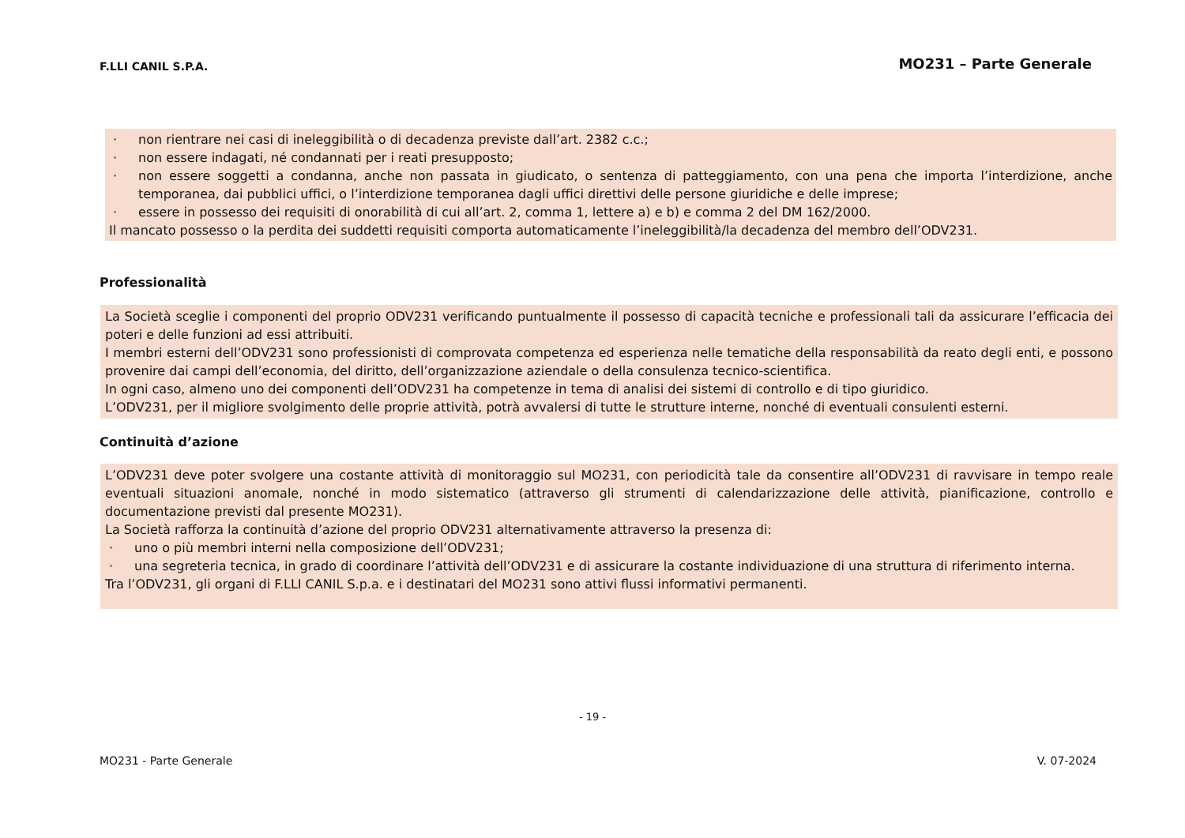F.LLI CANIL S.P.A. MO231 – Parte Generale
· non rientrare nei casi di ineleggibilità o di decadenza previste dall’art. 2382 c.c.;
· non essere indagati, né condannati per i reati presupposto;
· non essere soggetti a condanna, anche non passata in giudicato, o sentenza di patteggiamento, con una pena che importa l’interdizione, anche temporanea, dai pubblici uffici, o l’interdizione temporanea dagli uffici direttivi delle persone giuridiche e delle imprese;
· essere in possesso dei requisiti di onorabilità di cui all’art. 2, comma 1, lettere a) e b) e comma 2 del DM 162/2000.
Il mancato possesso o la perdita dei suddetti requisiti comporta automaticamente l’ineleggibilità/la decadenza del membro dell’ODV231.
Professionalità
La Società sceglie i componenti del proprio ODV231 verificando puntualmente il possesso di capacità tecniche e professionali tali da assicurare l’efficacia dei poteri e delle funzioni ad essi attribuiti.
I membri esterni dell’ODV231 sono professionisti di comprovata competenza ed esperienza nelle tematiche della responsabilità da reato degli enti, e possono provenire dai campi dell’economia, del diritto, dell’organizzazione aziendale o della consulenza tecnico-scientifica.
In ogni caso, almeno uno dei componenti dell’ODV231 ha competenze in tema di analisi dei sistemi di controllo e di tipo giuridico.
L’ODV231, per il migliore svolgimento delle proprie attività, potrà avvalersi di tutte le strutture interne, nonché di eventuali consulenti esterni.
Continuità d’azione
L’ODV231 deve poter svolgere una costante attività di monitoraggio sul MO231, con periodicità tale da consentire all’ODV231 di ravvisare in tempo reale eventuali situazioni anomale, nonché in modo sistematico (attraverso gli strumenti di calendarizzazione delle attività, pianificazione, controllo e documentazione previsti dal presente MO231).
La Società rafforza la continuità d’azione del proprio ODV231 alternativamente attraverso la presenza di:
· uno o più membri interni nella composizione dell’ODV231;
· una segreteria tecnica, in grado di coordinare l’attività dell’ODV231 e di assicurare la costante individuazione di una struttura di riferimento interna.
Tra l’ODV231, gli organi di F.LLI CANIL S.p.a. e i destinatari del MO231 sono attivi flussi informativi permanenti.
- 19 -
MO231 - Parte Generale V. 07-2024